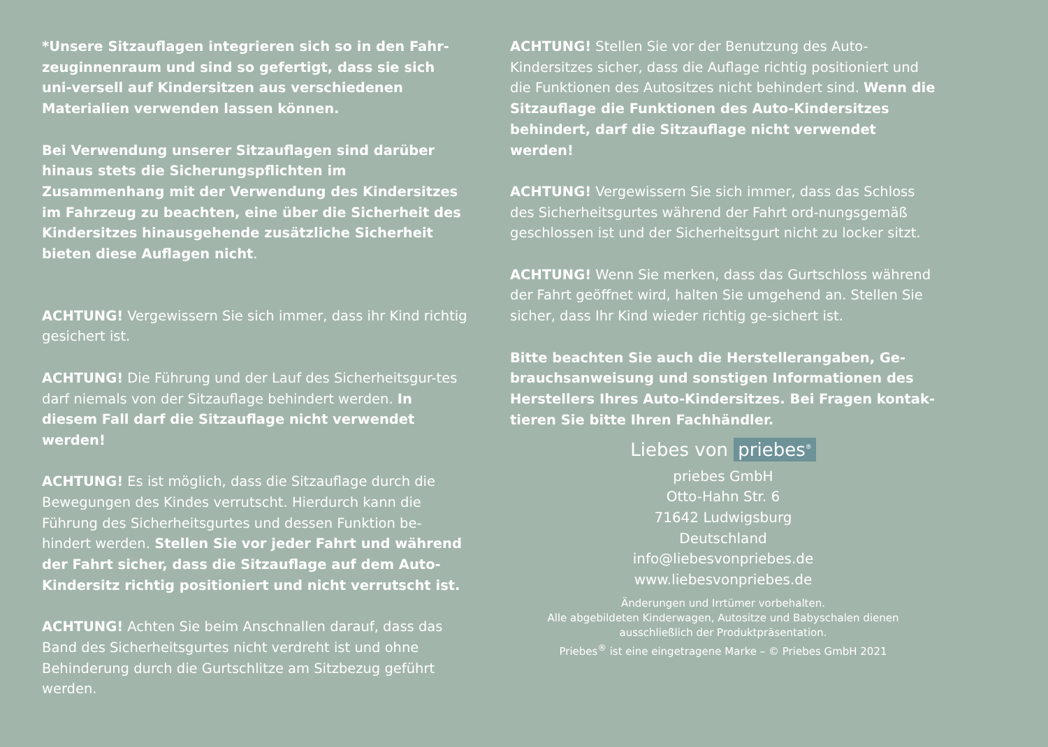*Unsere Sitzauflagen integrieren sich so in den Fahr-zeuginnenraum und sind so gefertigt, dass sie sich uni-versell auf Kindersitzen aus verschiedenen Materialien verwenden lassen können.
Bei Verwendung unserer Sitzauflagen sind darüber hinaus stets die Sicherungspflichten im Zusammenhang mit der Verwendung des Kindersitzes im Fahrzeug zu beachten, eine über die Sicherheit des Kindersitzes hinausgehende zusätzliche Sicherheit bieten diese Auflagen nicht.
ACHTUNG! Vergewissern Sie sich immer, dass ihr Kind richtig gesichert ist.
ACHTUNG! Die Führung und der Lauf des Sicherheitsgur-tes darf niemals von der Sitzauflage behindert werden. In diesem Fall darf die Sitzauflage nicht verwendet werden!
ACHTUNG! Es ist möglich, dass die Sitzauflage durch die Bewegungen des Kindes verrutscht. Hierdurch kann die Führung des Sicherheitsgurtes und dessen Funktion be-hindert werden. Stellen Sie vor jeder Fahrt und während der Fahrt sicher, dass die Sitzauflage auf dem Auto-Kindersitz richtig positioniert und nicht verrutscht ist.
ACHTUNG! Achten Sie beim Anschnallen darauf, dass das Band des Sicherheitsgurtes nicht verdreht ist und ohne Behinderung durch die Gurtschlitze am Sitzbezug geführt werden.
ACHTUNG! Stellen Sie vor der Benutzung des Auto-Kindersitzes sicher, dass die Auflage richtig positioniert und die Funktionen des Autositzes nicht behindert sind. Wenn die Sitzauflage die Funktionen des Auto-Kindersitzes behindert, darf die Sitzauflage nicht verwendet werden!
ACHTUNG! Vergewissern Sie sich immer, dass das Schloss des Sicherheitsgurtes während der Fahrt ord-nungsgemäß geschlossen ist und der Sicherheitsgurt nicht zu locker sitzt.
ACHTUNG! Wenn Sie merken, dass das Gurtschloss während der Fahrt geöffnet wird, halten Sie umgehend an. Stellen Sie sicher, dass Ihr Kind wieder richtig ge-sichert ist.
Bitte beachten Sie auch die Herstellerangaben, Ge-brauchsanweisung und sonstigen Informationen des Herstellers Ihres Auto-Kindersitzes. Bei Fragen kontak-tieren Sie bitte Ihren Fachhändler.
Liebes von priebes<sup>®</sup>
priebes GmbH
Otto-Hahn Str. 6
71642 Ludwigsburg
Deutschland
info@liebesvonpriebes.de
www.liebesvonpriebes.de
Änderungen und Irrtümer vorbehalten.
Alle abgebildeten Kinderwagen, Autositze und Babyschalen dienen
ausschließlich der Produktpräsentation.
Priebes<sup>®</sup> ist eine eingetragene Marke – © Priebes GmbH 2021